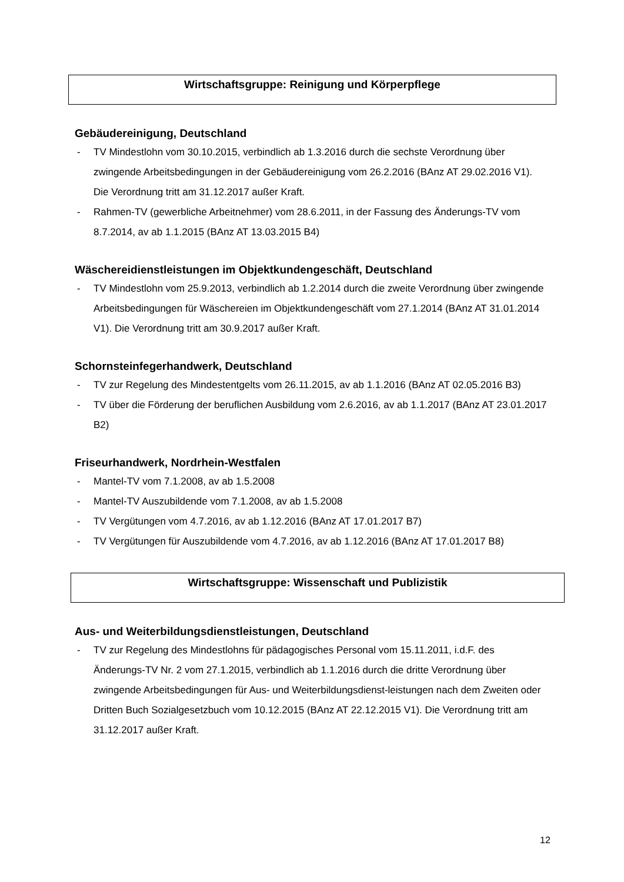Wirtschaftsgruppe: Reinigung und Körperpflege
Gebäudereinigung, Deutschland
- TV Mindestlohn vom 30.10.2015, verbindlich ab 1.3.2016 durch die sechste Verordnung über zwingende Arbeitsbedingungen in der Gebäudereinigung vom 26.2.2016 (BAnz AT 29.02.2016 V1). Die Verordnung tritt am 31.12.2017 außer Kraft.
- Rahmen-TV (gewerbliche Arbeitnehmer) vom 28.6.2011, in der Fassung des Änderungs-TV vom 8.7.2014, av ab 1.1.2015 (BAnz AT 13.03.2015 B4)
Wäschereidienstleistungen im Objektkundengeschäft, Deutschland
- TV Mindestlohn vom 25.9.2013, verbindlich ab 1.2.2014 durch die zweite Verordnung über zwingende Arbeitsbedingungen für Wäschereien im Objektkundengeschäft vom 27.1.2014 (BAnz AT 31.01.2014 V1). Die Verordnung tritt am 30.9.2017 außer Kraft.
Schornsteinfegerhandwerk, Deutschland
- TV zur Regelung des Mindestentgelts vom 26.11.2015, av ab 1.1.2016 (BAnz AT 02.05.2016 B3)
- TV über die Förderung der beruflichen Ausbildung vom 2.6.2016, av ab 1.1.2017 (BAnz AT 23.01.2017 B2)
Friseurhandwerk, Nordrhein-Westfalen
- Mantel-TV vom 7.1.2008, av ab 1.5.2008
- Mantel-TV Auszubildende vom 7.1.2008, av ab 1.5.2008
- TV Vergütungen vom 4.7.2016, av ab 1.12.2016 (BAnz AT 17.01.2017 B7)
- TV Vergütungen für Auszubildende vom 4.7.2016, av ab 1.12.2016 (BAnz AT 17.01.2017 B8)
Wirtschaftsgruppe: Wissenschaft und Publizistik
Aus- und Weiterbildungsdienstleistungen, Deutschland
- TV zur Regelung des Mindestlohns für pädagogisches Personal vom 15.11.2011, i.d.F. des Änderungs-TV Nr. 2 vom 27.1.2015, verbindlich ab 1.1.2016 durch die dritte Verordnung über zwingende Arbeitsbedingungen für Aus- und Weiterbildungsdienst-leistungen nach dem Zweiten oder Dritten Buch Sozialgesetzbuch vom 10.12.2015 (BAnz AT 22.12.2015 V1). Die Verordnung tritt am 31.12.2017 außer Kraft.
12